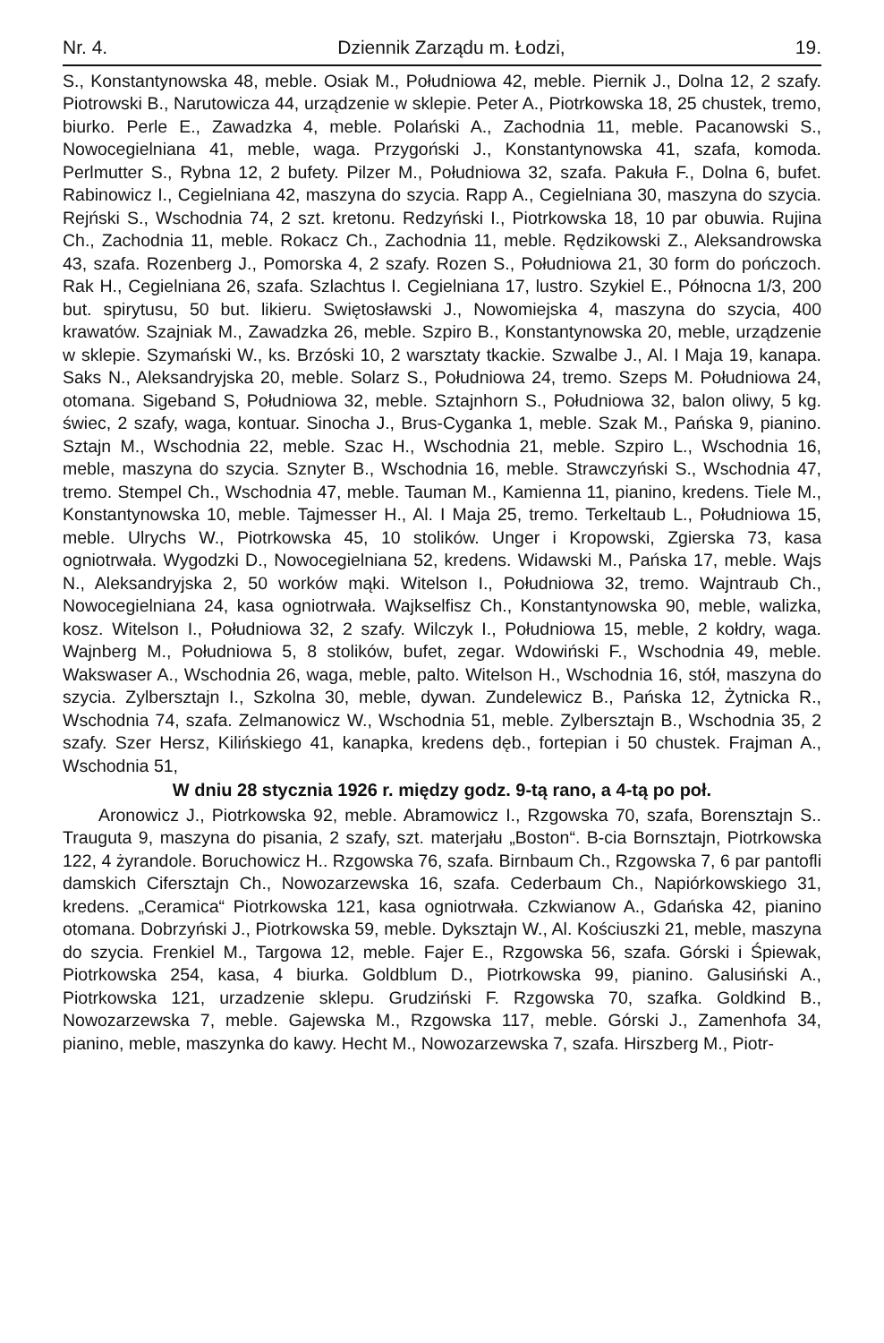Nr. 4. Dziennik Zarządu m. Łodzi, 19.
S., Konstantynowska 48, meble. Osiak M., Południowa 42, meble. Piernik J., Dolna 12, 2 szafy. Piotrowski B., Narutowicza 44, urządzenie w sklepie. Peter A., Piotrkowska 18, 25 chustek, tremo, biurko. Perle E., Zawadzka 4, meble. Polański A., Zachodnia 11, meble. Pacanowski S., Nowocegielniana 41, meble, waga. Przygoński J., Konstantynowska 41, szafa, komoda. Perlmutter S., Rybna 12, 2 bufety. Pilzer M., Południowa 32, szafa. Pakuła F., Dolna 6, bufet. Rabinowicz I., Cegielniana 42, maszyna do szycia. Rapp A., Cegielniana 30, maszyna do szycia. Rejński S., Wschodnia 74, 2 szt. kretonu. Redzyński I., Piotrkowska 18, 10 par obuwia. Rujina Ch., Zachodnia 11, meble. Rokacz Ch., Zachodnia 11, meble. Rędzikowski Z., Aleksandrowska 43, szafa. Rozenberg J., Pomorska 4, 2 szafy. Rozen S., Południowa 21, 30 form do pończoch. Rak H., Cegielniana 26, szafa. Szlachtus I. Cegielniana 17, lustro. Szykiel E., Północna 1/3, 200 but. spirytusu, 50 but. likieru. Swiętosławski J., Nowomiejska 4, maszyna do szycia, 400 krawatów. Szajniak M., Zawadzka 26, meble. Szpiro B., Konstantynowska 20, meble, urządzenie w sklepie. Szymański W., ks. Brzóski 10, 2 warsztaty tkackie. Szwalbe J., Al. I Maja 19, kanapa. Saks N., Aleksandryjska 20, meble. Solarz S., Południowa 24, tremo. Szeps M. Południowa 24, otomana. Sigeband S, Południowa 32, meble. Sztajnhorn S., Południowa 32, balon oliwy, 5 kg. świec, 2 szafy, waga, kontuar. Sinocha J., Brus-Cyganka 1, meble. Szak M., Pańska 9, pianino. Sztajn M., Wschodnia 22, meble. Szac H., Wschodnia 21, meble. Szpiro L., Wschodnia 16, meble, maszyna do szycia. Sznyter B., Wschodnia 16, meble. Strawczyński S., Wschodnia 47, tremo. Stempel Ch., Wschodnia 47, meble. Tauman M., Kamienna 11, pianino, kredens. Tiele M., Konstantynowska 10, meble. Tajmesser H., Al. I Maja 25, tremo. Terkeltaub L., Południowa 15, meble. Ulrychs W., Piotrkowska 45, 10 stolików. Unger i Kropowski, Zgierska 73, kasa ogniotrwała. Wygodzki D., Nowocegielniana 52, kredens. Widawski M., Pańska 17, meble. Wajs N., Aleksandryjska 2, 50 worków mąki. Witelson I., Południowa 32, tremo. Wajntraub Ch., Nowocegielniana 24, kasa ogniotrwała. Wajkselfisz Ch., Konstantynowska 90, meble, walizka, kosz. Witelson I., Południowa 32, 2 szafy. Wilczyk I., Południowa 15, meble, 2 kołdry, waga. Wajnberg M., Południowa 5, 8 stolików, bufet, zegar. Wdowiński F., Wschodnia 49, meble. Wakswaser A., Wschodnia 26, waga, meble, palto. Witelson H., Wschodnia 16, stół, maszyna do szycia. Zylbersztajn I., Szkolna 30, meble, dywan. Zundelewicz B., Pańska 12, Żytnicka R., Wschodnia 74, szafa. Zelmanowicz W., Wschodnia 51, meble. Zylbersztajn B., Wschodnia 35, 2 szafy. Szer Hersz, Kilińskiego 41, kanapka, kredens dęb., fortepian i 50 chustek. Frajman A., Wschodnia 51,
W dniu 28 stycznia 1926 r. między godz. 9-tą rano, a 4-tą po poł.
Aronowicz J., Piotrkowska 92, meble. Abramowicz I., Rzgowska 70, szafa, Borensztajn S.. Trauguta 9, maszyna do pisania, 2 szafy, szt. materjału „Boston“. B-cia Bornsztajn, Piotrkowska 122, 4 żyrandole. Boruchowicz H.. Rzgowska 76, szafa. Birnbaum Ch., Rzgowska 7, 6 par pantofli damskich Cifersztajn Ch., Nowozarzewska 16, szafa. Cederbaum Ch., Napiórkowskiego 31, kredens. „Ceramica“ Piotrkowska 121, kasa ogniotrwała. Czkwianow A., Gdańska 42, pianino otomana. Dobrzyński J., Piotrkowska 59, meble. Dyksztajn W., Al. Kościuszki 21, meble, maszyna do szycia. Frenkiel M., Targowa 12, meble. Fajer E., Rzgowska 56, szafa. Górski i Śpiewak, Piotrkowska 254, kasa, 4 biurka. Goldblum D., Piotrkowska 99, pianino. Galusiński A., Piotrkowska 121, urzadzenie sklepu. Grudziński F. Rzgowska 70, szafka. Goldkind B., Nowozarzewska 7, meble. Gajewska M., Rzgowska 117, meble. Górski J., Zamenhofa 34, pianino, meble, maszynka do kawy. Hecht M., Nowozarzewska 7, szafa. Hirszberg M., Piotr-